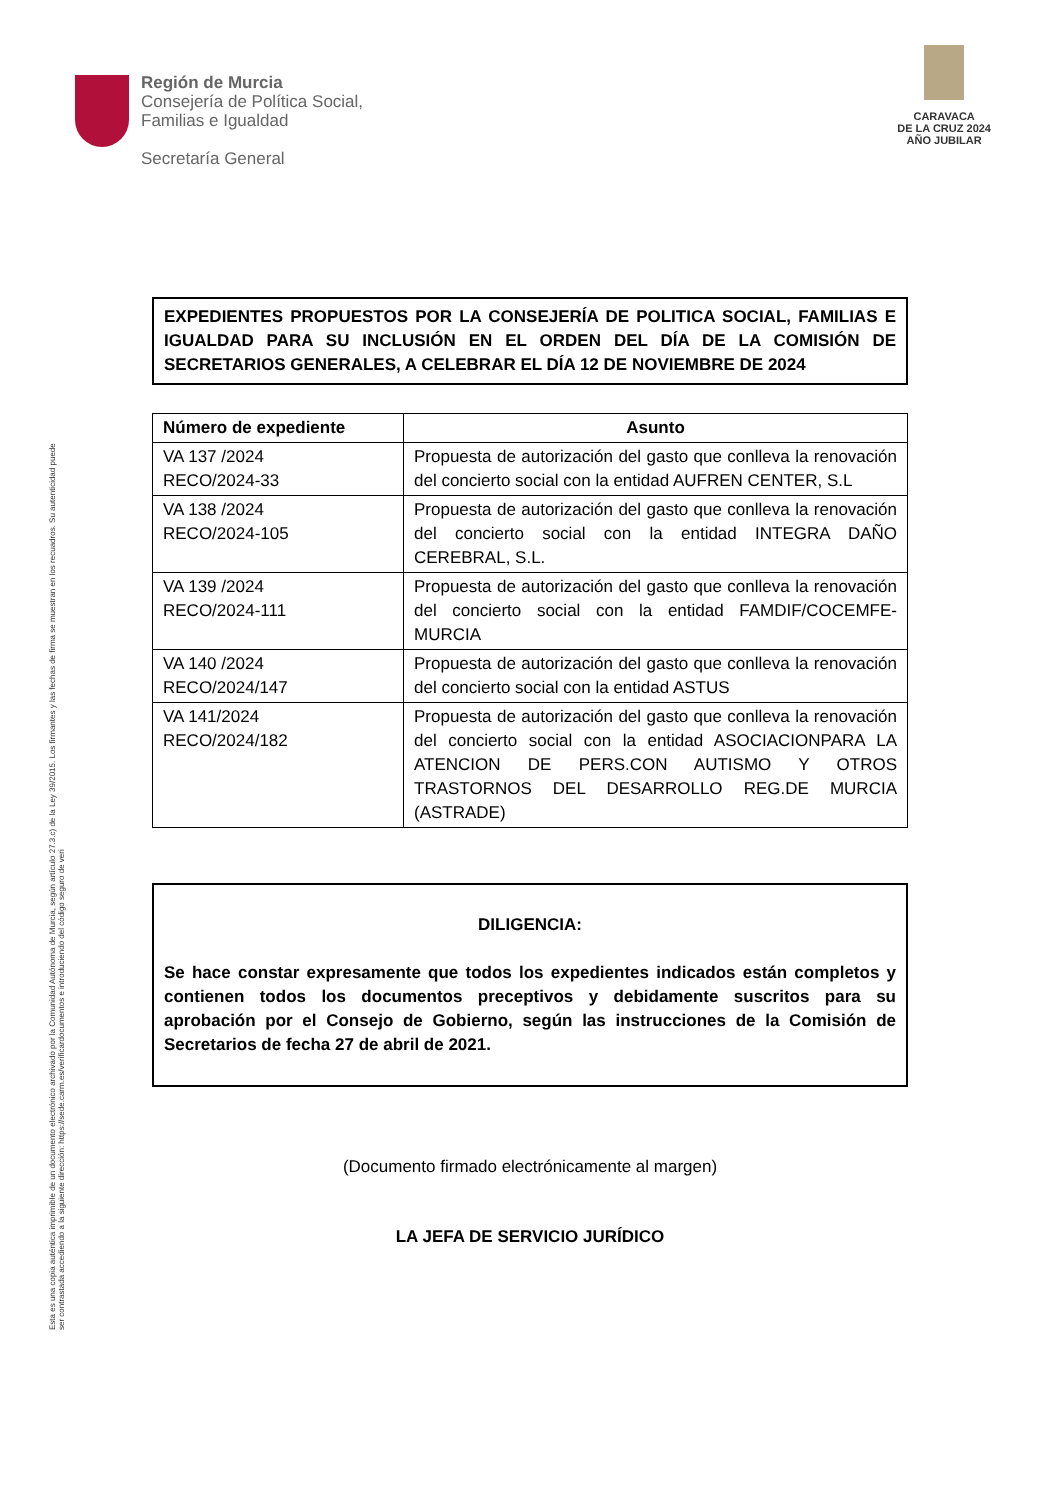Región de Murcia
Consejería de Política Social,
Familias e Igualdad
Secretaría General
CARAVACA
DE LA CRUZ 2024
AÑO JUBILAR
Esta es una copia auténtica imprimible de un documento electrónico archivado por la Comunidad Autónoma de Murcia, según artículo 27.3.c) de la Ley 39/2015. Los firmantes y las fechas de firma se muestran en los recuadros. Su autenticidad puede ser contrastada accediendo a la siguiente dirección: https://sede.carm.es/verificardocumentos e introduciendo del código seguro de veri
EXPEDIENTES PROPUESTOS POR LA CONSEJERÍA DE POLITICA SOCIAL, FAMILIAS E IGUALDAD PARA SU INCLUSIÓN EN EL ORDEN DEL DÍA DE LA COMISIÓN DE SECRETARIOS GENERALES, A CELEBRAR EL DÍA 12 DE NOVIEMBRE DE 2024
| Número de expediente | Asunto |
| --- | --- |
| VA 137 /2024 RECO/2024-33 | Propuesta de autorización del gasto que conlleva la renovación del concierto social con la entidad AUFREN CENTER, S.L |
| VA 138 /2024 RECO/2024-105 | Propuesta de autorización del gasto que conlleva la renovación del concierto social con la entidad INTEGRA DAÑO CEREBRAL, S.L. |
| VA 139 /2024 RECO/2024-111 | Propuesta de autorización del gasto que conlleva la renovación del concierto social con la entidad FAMDIF/COCEMFE-MURCIA |
| VA 140 /2024 RECO/2024/147 | Propuesta de autorización del gasto que conlleva la renovación del concierto social con la entidad ASTUS |
| VA 141/2024 RECO/2024/182 | Propuesta de autorización del gasto que conlleva la renovación del concierto social con la entidad ASOCIACIONPARA LA ATENCION DE PERS.CON AUTISMO Y OTROS TRASTORNOS DEL DESARROLLO REG.DE MURCIA (ASTRADE) |
DILIGENCIA:
Se hace constar expresamente que todos los expedientes indicados están completos y contienen todos los documentos preceptivos y debidamente suscritos para su aprobación por el Consejo de Gobierno, según las instrucciones de la Comisión de Secretarios de fecha 27 de abril de 2021.
(Documento firmado electrónicamente al margen)
LA JEFA DE SERVICIO JURÍDICO